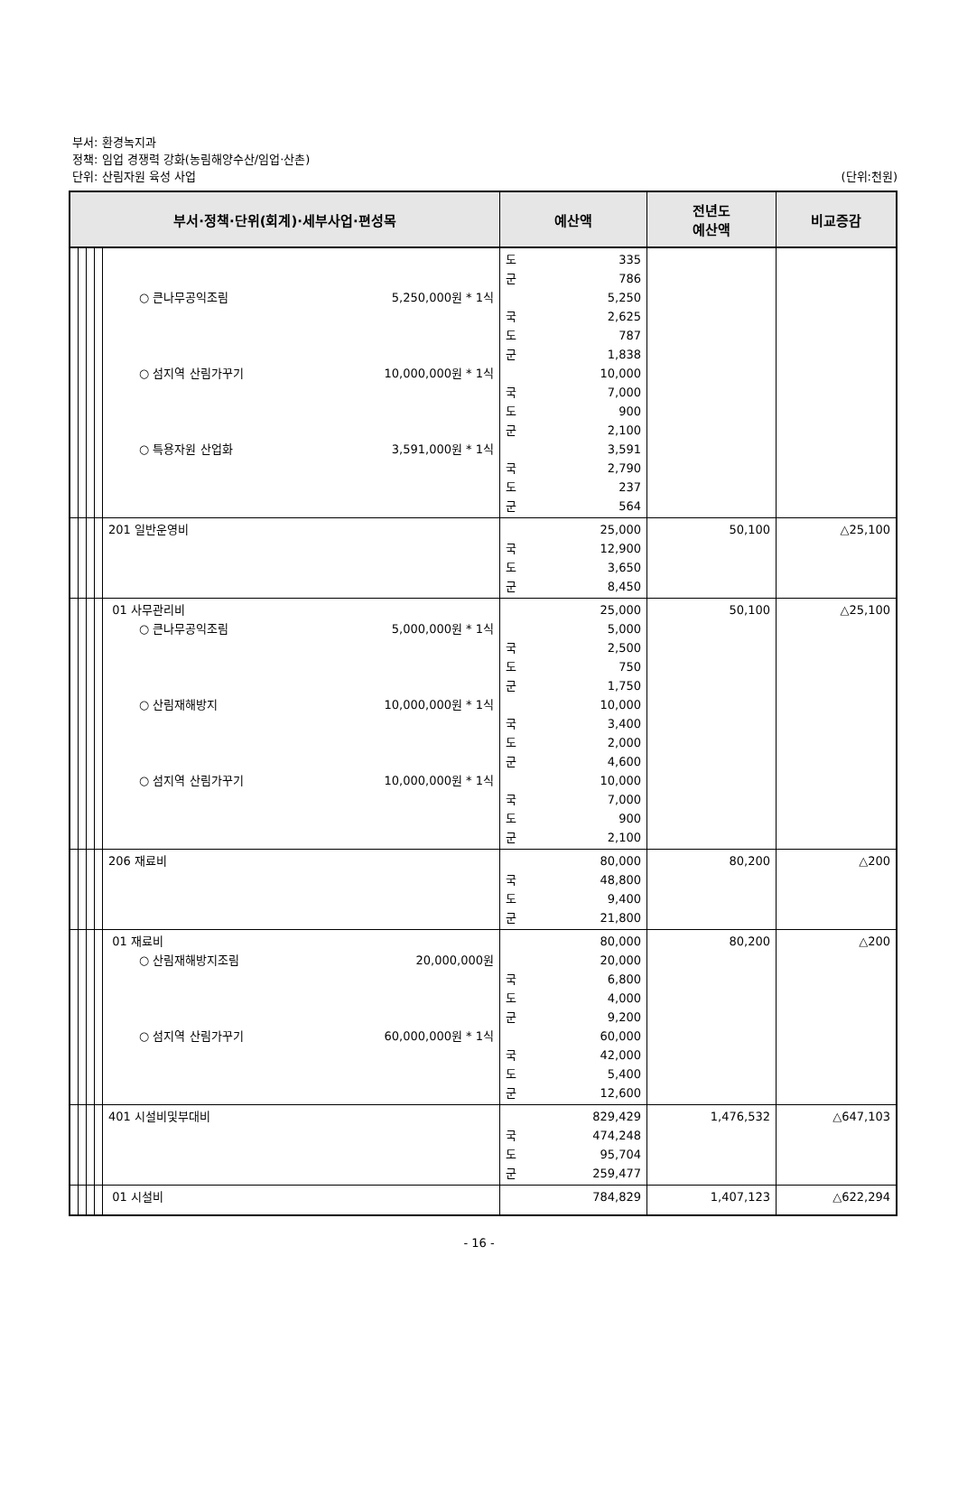부서: 환경녹지과
정책: 임업 경쟁력 강화(농림해양수산/임업·산촌)
단위: 산림자원 육성 사업 (단위:천원)
| 부서·정책·단위(회계)·세부사업·편성목 | | | | | 예산액 | 전년도 예산액 | 비교증감 |
| --- | --- | --- | --- | --- | --- | --- | --- |
| | | | | ○ 큰나무공익조림 5,250,000원 * 1식 ○ 섬지역 산림가꾸기 10,000,000원 * 1식 ○ 특용자원 산업화 3,591,000원 * 1식 | 도 335 군 786 5,250 국 2,625 도 787 군 1,838 10,000 국 7,000 도 900 군 2,100 3,591 국 2,790 도 237 군 564 | | |
| | | | | 201 일반운영비 | 25,000 국 12,900 도 3,650 군 8,450 | 50,100 | △25,100 |
| | | | | 01 사무관리비 ○ 큰나무공익조림 5,000,000원 * 1식 ○ 산림재해방지 10,000,000원 * 1식 ○ 섬지역 산림가꾸기 10,000,000원 * 1식 | 25,000 5,000 국 2,500 도 750 군 1,750 10,000 국 3,400 도 2,000 군 4,600 10,000 국 7,000 도 900 군 2,100 | 50,100 | △25,100 |
| | | | | 206 재료비 | 80,000 국 48,800 도 9,400 군 21,800 | 80,200 | △200 |
| | | | | 01 재료비 ○ 산림재해방지조림 20,000,000원 ○ 섬지역 산림가꾸기 60,000,000원 * 1식 | 80,000 20,000 국 6,800 도 4,000 군 9,200 60,000 국 42,000 도 5,400 군 12,600 | 80,200 | △200 |
| | | | | 401 시설비및부대비 | 829,429 국 474,248 도 95,704 군 259,477 | 1,476,532 | △647,103 |
| | | | | 01 시설비 | 784,829 | 1,407,123 | △622,294 |
- 16 -